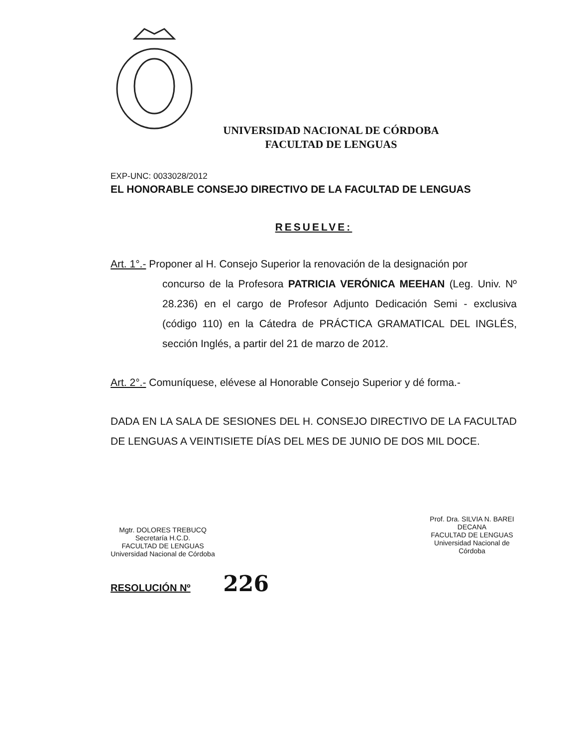UNIVERSIDAD NACIONAL DE CÓRDOBA
FACULTAD DE LENGUAS
EXP-UNC: 0033028/2012
EL HONORABLE CONSEJO DIRECTIVO DE LA FACULTAD DE LENGUAS
RESUELVE:
Art. 1°.- Proponer al H. Consejo Superior la renovación de la designación por
concurso de la Profesora PATRICIA VERÓNICA MEEHAN (Leg. Univ. Nº 28.236) en el cargo de Profesor Adjunto Dedicación Semi - exclusiva (código 110) en la Cátedra de PRÁCTICA GRAMATICAL DEL INGLÉS, sección Inglés, a partir del 21 de marzo de 2012.
Art. 2°.- Comuníquese, elévese al Honorable Consejo Superior y dé forma.-
DADA EN LA SALA DE SESIONES DEL H. CONSEJO DIRECTIVO DE LA FACULTAD DE LENGUAS A VEINTISIETE DÍAS DEL MES DE JUNIO DE DOS MIL DOCE.
Mgtr. DOLORES TREBUCQ
Secretaría H.C.D.
FACULTAD DE LENGUAS
Universidad Nacional de Córdoba
Prof. Dra. SILVIA N. BAREI
DECANA
FACULTAD DE LENGUAS
Universidad Nacional de Córdoba
RESOLUCIÓN Nº 226